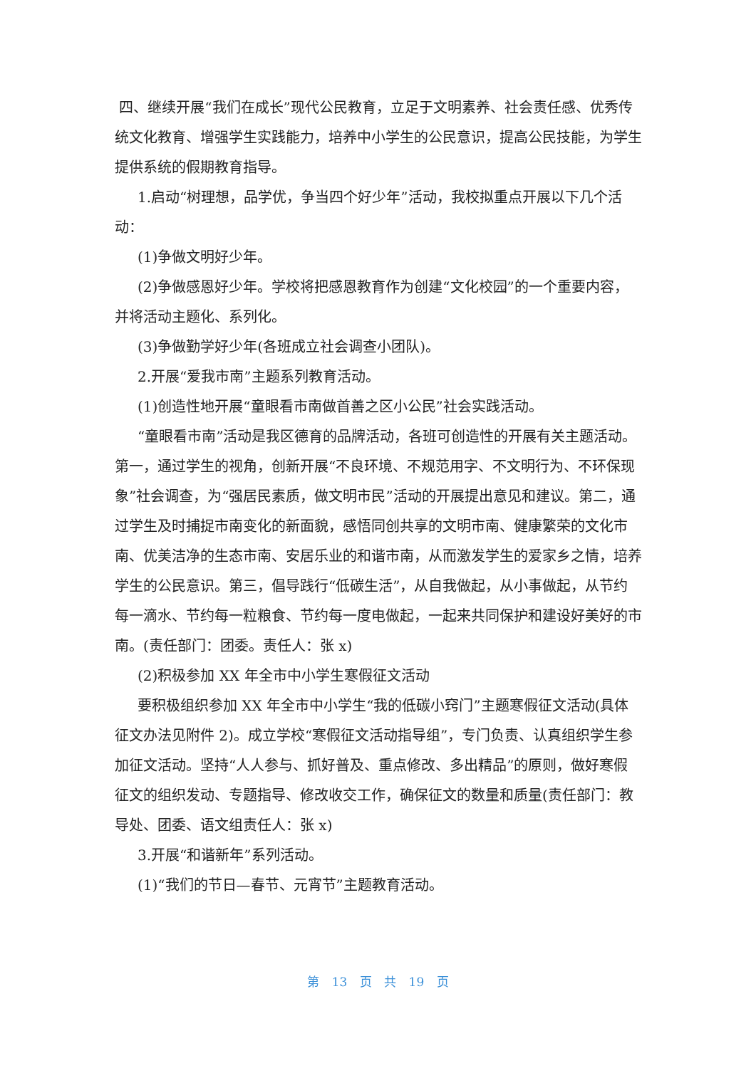四、继续开展“我们在成长”现代公民教育，立足于文明素养、社会责任感、优秀传统文化教育、增强学生实践能力，培养中小学生的公民意识，提高公民技能，为学生提供系统的假期教育指导。
1.启动“树理想，品学优，争当四个好少年”活动，我校拟重点开展以下几个活动：
(1)争做文明好少年。
(2)争做感恩好少年。学校将把感恩教育作为创建“文化校园”的一个重要内容，并将活动主题化、系列化。
(3)争做勤学好少年(各班成立社会调查小团队)。
2.开展“爱我市南”主题系列教育活动。
(1)创造性地开展“童眼看市南做首善之区小公民”社会实践活动。
“童眼看市南”活动是我区德育的品牌活动，各班可创造性的开展有关主题活动。第一，通过学生的视角，创新开展“不良环境、不规范用字、不文明行为、不环保现象”社会调查，为“强居民素质，做文明市民”活动的开展提出意见和建议。第二，通过学生及时捕捉市南变化的新面貌，感悟同创共享的文明市南、健康繁荣的文化市南、优美洁净的生态市南、安居乐业的和谐市南，从而激发学生的爱家乡之情，培养学生的公民意识。第三，倡导践行“低碳生活”，从自我做起，从小事做起，从节约每一滴水、节约每一粒粮食、节约每一度电做起，一起来共同保护和建设好美好的市南。(责任部门：团委。责任人：张 x)
(2)积极参加 XX 年全市中小学生寒假征文活动
要积极组织参加 XX 年全市中小学生“我的低碳小窍门”主题寒假征文活动(具体征文办法见附件 2)。成立学校“寒假征文活动指导组”，专门负责、认真组织学生参加征文活动。坚持“人人参与、抓好普及、重点修改、多出精品”的原则，做好寒假征文的组织发动、专题指导、修改收交工作，确保征文的数量和质量(责任部门：教导处、团委、语文组责任人：张 x)
3.开展“和谐新年”系列活动。
(1)“我们的节日—春节、元宵节”主题教育活动。
第 13 页 共 19 页